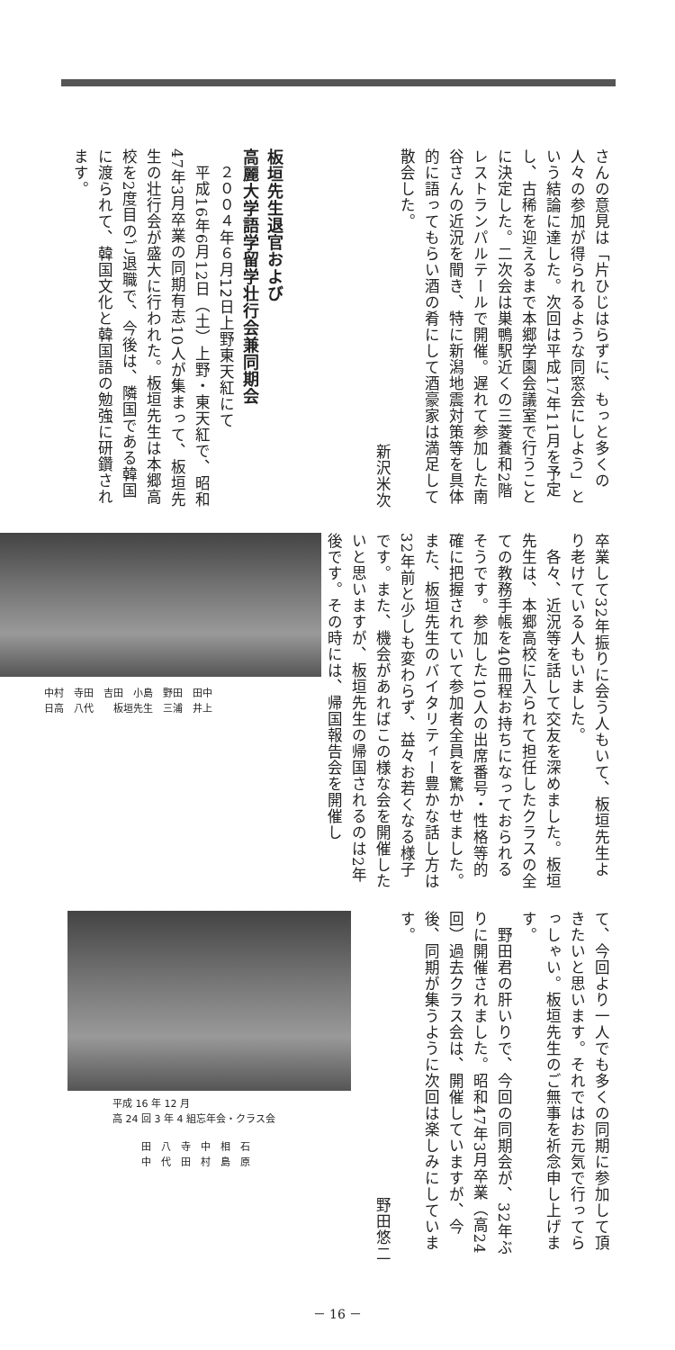さんの意見は「片ひじはらずに、もっと多くの人々の参加が得られるような同窓会にしよう」という結論に達した。次回は平成17年11月を予定し、古稀を迎えるまで本郷学園会議室で行うことに決定した。二次会は巣鴨駅近くの三菱養和2階レストランパルテールで開催。遅れて参加した南谷さんの近況を聞き、特に新潟地震対策等を具体的に語ってもらい酒の肴にして酒豪家は満足して散会した。
新沢米次
板垣先生退官および
高麗大学語学留学壮行会兼同期会
　２００４年６月12日上野東天紅にて
　平成16年6月12日（土）上野・東天紅で、昭和47年3月卒業の同期有志10人が集まって、板垣先生の壮行会が盛大に行われた。板垣先生は本郷高校を2度目のご退職で、今後は、隣国である韓国に渡られて、韓国文化と韓国語の勉強に研鑽されます。
卒業して32年振りに会う人もいて、板垣先生より老けている人もいました。
　各々、近況等を話して交友を深めました。板垣先生は、本郷高校に入られて担任したクラスの全ての教務手帳を40冊程お持ちになっておられるそうです。参加した10人の出席番号・性格等的確に把握されていて参加者全員を驚かせました。また、板垣先生のバイタリティー豊かな話し方は32年前と少しも変わらず、益々お若くなる様子です。また、機会があればこの様な会を開催したいと思いますが、板垣先生の帰国されるのは2年後です。その時には、帰国報告会を開催し
中村　寺田　吉田　小島　野田　田中
日高　八代　　板垣先生　三浦　井上
て、今回より一人でも多くの同期に参加して頂きたいと思います。それではお元気で行ってらっしゃい。板垣先生のご無事を祈念申し上げます。
　野田君の肝いりで、今回の同期会が、32年ぶりに開催されました。昭和47年3月卒業（高24回）過去クラス会は、開催していますが、今後、同期が集うように次回は楽しみにしています。
野田悠二
平成 16 年 12 月
高 24 回 3 年 4 組忘年会・クラス会
田　八　寺　中　相　石
中　代　田　村　島　原
－ 16 －